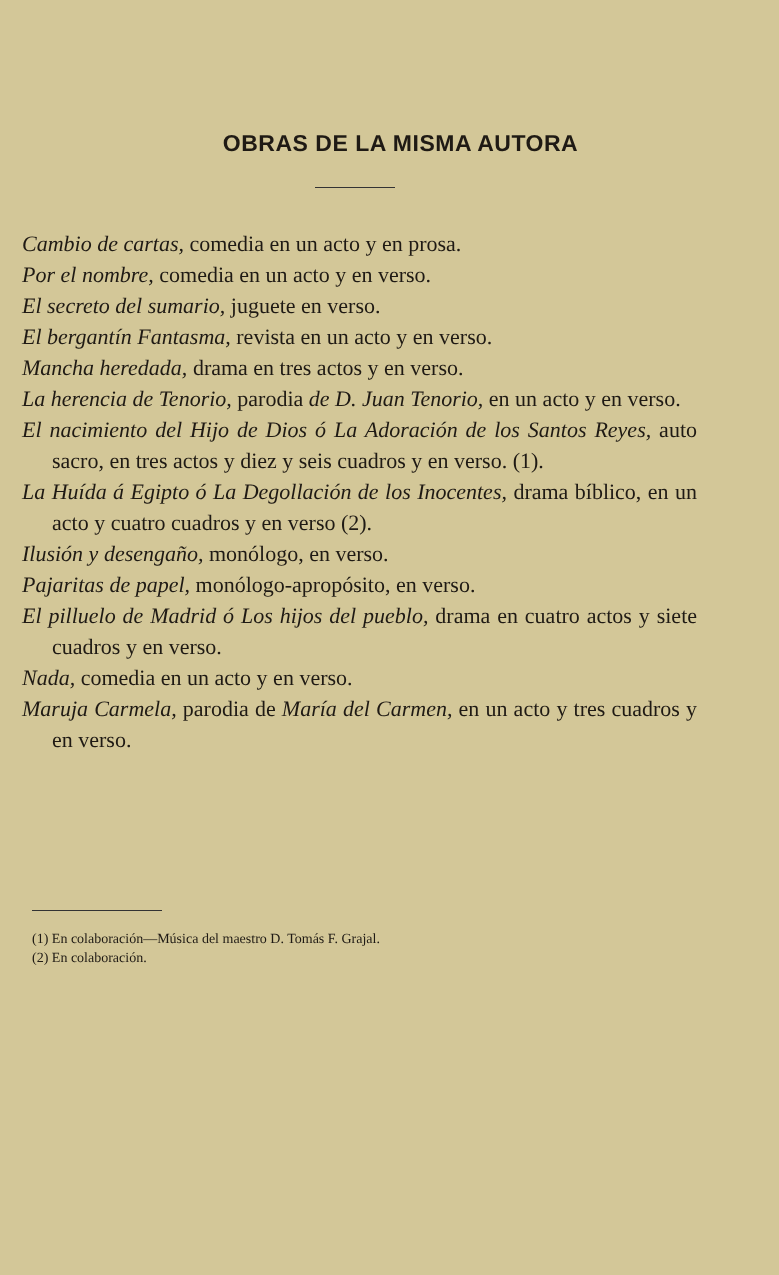OBRAS DE LA MISMA AUTORA
Cambio de cartas, comedia en un acto y en prosa.
Por el nombre, comedia en un acto y en verso.
El secreto del sumario, juguete en verso.
El bergantín Fantasma, revista en un acto y en verso.
Mancha heredada, drama en tres actos y en verso.
La herencia de Tenorio, parodia de D. Juan Tenorio, en un acto y en verso.
El nacimiento del Hijo de Dios ó La Adoración de los Santos Reyes, auto sacro, en tres actos y diez y seis cuadros y en verso. (1).
La Huída á Egipto ó La Degollación de los Inocentes, drama bíblico, en un acto y cuatro cuadros y en verso (2).
Ilusión y desengaño, monólogo, en verso.
Pajaritas de papel, monólogo-apropósito, en verso.
El pilluelo de Madrid ó Los hijos del pueblo, drama en cuatro actos y siete cuadros y en verso.
Nada, comedia en un acto y en verso.
Maruja Carmela, parodia de María del Carmen, en un acto y tres cuadros y en verso.
(1) En colaboración—Música del maestro D. Tomás F. Grajal.
(2) En colaboración.